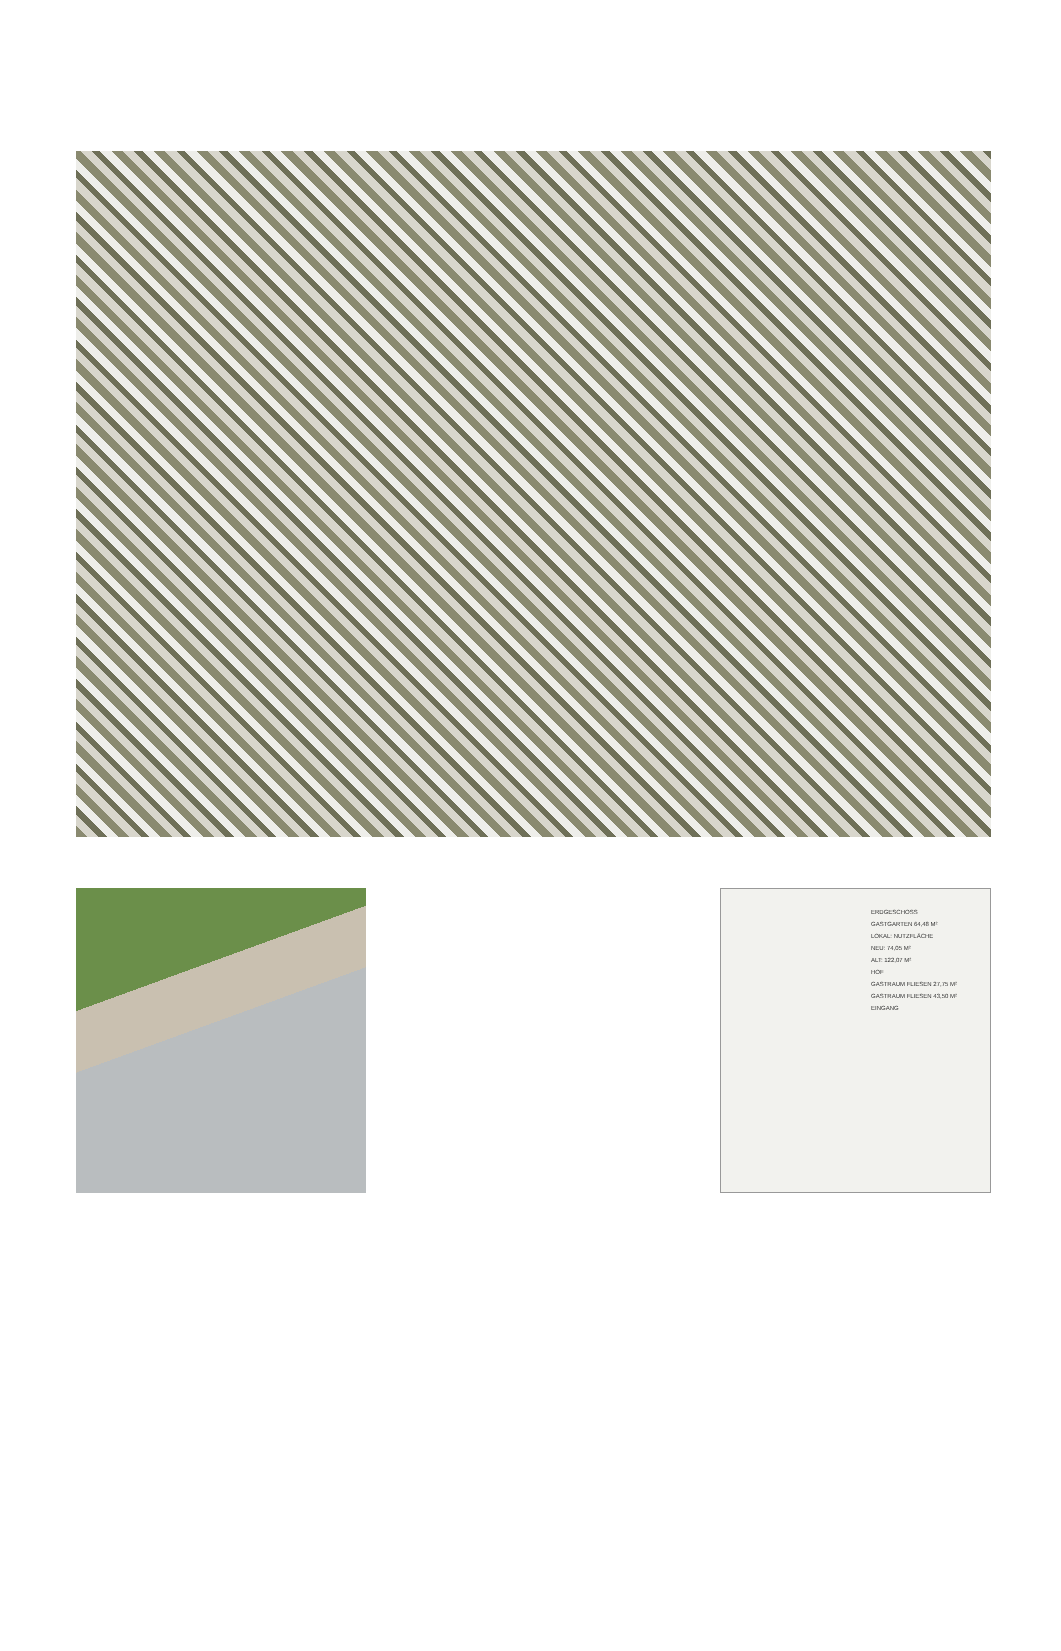ERDGESCHOSS
GASTGARTEN 64,48 M²
LOKAL: NUTZFLÄCHE
NEU: 74,05 M²
ALT: 122,07 M²
HOF
GASTRAUM FLIESEN 27,75 M²
GASTRAUM FLIESEN 43,50 M²
EINGANG